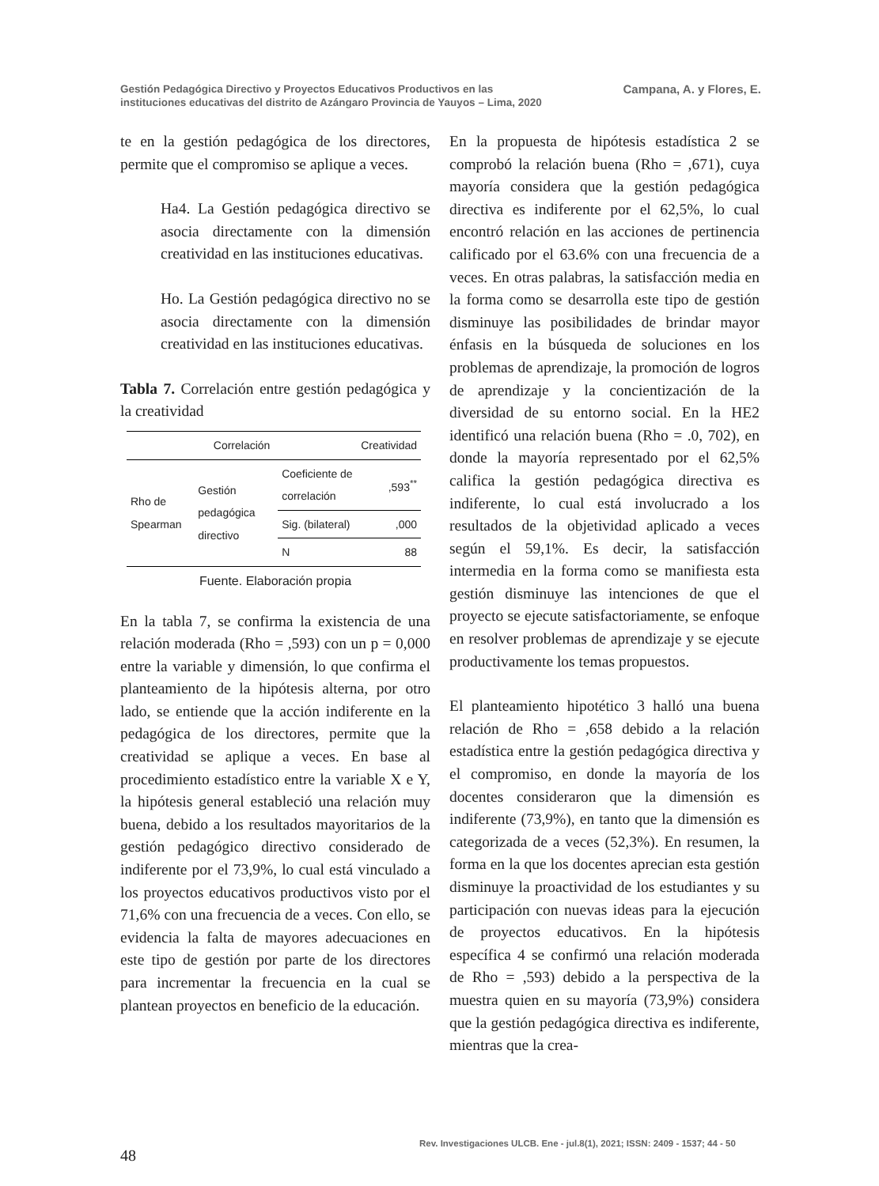Gestión Pedagógica Directivo y Proyectos Educativos Productivos en las
instituciones educativas del distrito de Azángaro Provincia de Yauyos – Lima, 2020
Campana, A. y Flores, E.
te en la gestión pedagógica de los directores, permite que el compromiso se aplique a veces.
Ha4. La Gestión pedagógica directivo se asocia directamente con la dimensión creatividad en las instituciones educativas.
Ho. La Gestión pedagógica directivo no se asocia directamente con la dimensión creatividad en las instituciones educativas.
Tabla 7. Correlación entre gestión pedagógica y la creatividad
| Correlación | | | Creatividad |
| --- | --- | --- | --- |
| Rho de Spearman | Gestión pedagógica directivo | Coeficiente de correlación | ,593<sup>**</sup> |
| | | Sig. (bilateral) | ,000 |
| | | N | 88 |
Fuente. Elaboración propia
En la tabla 7, se confirma la existencia de una relación moderada (Rho = ,593) con un p = 0,000 entre la variable y dimensión, lo que confirma el planteamiento de la hipótesis alterna, por otro lado, se entiende que la acción indiferente en la pedagógica de los directores, permite que la creatividad se aplique a veces. En base al procedimiento estadístico entre la variable X e Y, la hipótesis general estableció una relación muy buena, debido a los resultados mayoritarios de la gestión pedagógico directivo considerado de indiferente por el 73,9%, lo cual está vinculado a los proyectos educativos productivos visto por el 71,6% con una frecuencia de a veces. Con ello, se evidencia la falta de mayores adecuaciones en este tipo de gestión por parte de los directores para incrementar la frecuencia en la cual se plantean proyectos en beneficio de la educación.
En la propuesta de hipótesis estadística 2 se comprobó la relación buena (Rho = ,671), cuya mayoría considera que la gestión pedagógica directiva es indiferente por el 62,5%, lo cual encontró relación en las acciones de pertinencia calificado por el 63.6% con una frecuencia de a veces. En otras palabras, la satisfacción media en la forma como se desarrolla este tipo de gestión disminuye las posibilidades de brindar mayor énfasis en la búsqueda de soluciones en los problemas de aprendizaje, la promoción de logros de aprendizaje y la concientización de la diversidad de su entorno social. En la HE2 identificó una relación buena (Rho = .0, 702), en donde la mayoría representado por el 62,5% califica la gestión pedagógica directiva es indiferente, lo cual está involucrado a los resultados de la objetividad aplicado a veces según el 59,1%. Es decir, la satisfacción intermedia en la forma como se manifiesta esta gestión disminuye las intenciones de que el proyecto se ejecute satisfactoriamente, se enfoque en resolver problemas de aprendizaje y se ejecute productivamente los temas propuestos.
El planteamiento hipotético 3 halló una buena relación de Rho = ,658 debido a la relación estadística entre la gestión pedagógica directiva y el compromiso, en donde la mayoría de los docentes consideraron que la dimensión es indiferente (73,9%), en tanto que la dimensión es categorizada de a veces (52,3%). En resumen, la forma en la que los docentes aprecian esta gestión disminuye la proactividad de los estudiantes y su participación con nuevas ideas para la ejecución de proyectos educativos. En la hipótesis específica 4 se confirmó una relación moderada de Rho = ,593) debido a la perspectiva de la muestra quien en su mayoría (73,9%) considera que la gestión pedagógica directiva es indiferente, mientras que la crea-
Rev. Investigaciones ULCB. Ene - jul.8(1), 2021; ISSN: 2409 - 1537; 44 - 50
48